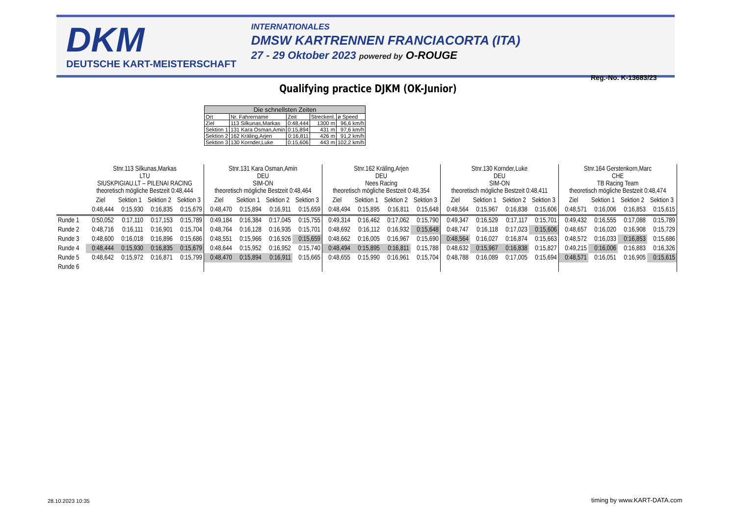DKM
DEUTSCHE KART-MEISTERSCHAFT
INTERNATIONALES
DMSW KARTRENNEN FRANCIACORTA (ITA)
27 - 29 Oktober 2023 powered by O-ROUGE
Reg.-No. K-13683/23
Qualifying practice DJKM (OK-Junior)
| Die schnellsten Zeiten | | | | |
| --- | --- | --- | --- | --- |
| Ort | Nr. Fahrername | Zeit | Streckenl. | ø Speed |
| Ziel | 113 Silkunas,Markas | 0:48,444 | 1300 m | 96,6 km/h |
| Sektion 1 | 131 Kara Osman,Amin | 0:15,894 | 431 m | 97,6 km/h |
| Sektion 2 | 162 Kräling,Arjen | 0:16,811 | 426 m | 91,2 km/h |
| Sektion 3 | 130 Kornder,Luke | 0:15,606 | 443 m | 102,2 km/h |
| | Stnr.113 Silkunas,Markas LTU SIUSKPIGIAU.LT – PILENAI RACING theoretisch mögliche Bestzeit 0:48,444 | | | | Stnr.131 Kara Osman,Amin DEU SIM-ON theoretisch mögliche Bestzeit 0:48,464 | | | | Stnr.162 Kräling,Arjen DEU Nees Racing theoretisch mögliche Bestzeit 0:48,354 | | | | Stnr.130 Kornder,Luke DEU SIM-ON theoretisch mögliche Bestzeit 0:48,411 | | | | Stnr.164 Gerstenkorn,Marc CHE TB Racing Team theoretisch mögliche Bestzeit 0:48,474 | | | |
| | Ziel | Sektion 1 | Sektion 2 | Sektion 3 | Ziel | Sektion 1 | Sektion 2 | Sektion 3 | Ziel | Sektion 1 | Sektion 2 | Sektion 3 | Ziel | Sektion 1 | Sektion 2 | Sektion 3 | Ziel | Sektion 1 | Sektion 2 | Sektion 3 |
| | 0:48,444 | 0:15,930 | 0:16,835 | 0:15,679 | 0:48,470 | 0:15,894 | 0:16,911 | 0:15,659 | 0:48,494 | 0:15,895 | 0:16,811 | 0:15,648 | 0:48,564 | 0:15,967 | 0:16,838 | 0:15,606 | 0:48,571 | 0:16,006 | 0:16,853 | 0:15,615 |
| Runde 1 | 0:50,052 | 0:17,110 | 0:17,153 | 0:15,789 | 0:49,184 | 0:16,384 | 0:17,045 | 0:15,755 | 0:49,314 | 0:16,462 | 0:17,062 | 0:15,790 | 0:49,347 | 0:16,529 | 0:17,117 | 0:15,701 | 0:49,432 | 0:16,555 | 0:17,088 | 0:15,789 |
| Runde 2 | 0:48,716 | 0:16,111 | 0:16,901 | 0:15,704 | 0:48,764 | 0:16,128 | 0:16,935 | 0:15,701 | 0:48,692 | 0:16,112 | 0:16,932 | 0:15,648 | 0:48,747 | 0:16,118 | 0:17,023 | 0:15,606 | 0:48,657 | 0:16,020 | 0:16,908 | 0:15,729 |
| Runde 3 | 0:48,600 | 0:16,018 | 0:16,896 | 0:15,686 | 0:48,551 | 0:15,966 | 0:16,926 | 0:15,659 | 0:48,662 | 0:16,005 | 0:16,967 | 0:15,690 | 0:48,564 | 0:16,027 | 0:16,874 | 0:15,663 | 0:48,572 | 0:16,033 | 0:16,853 | 0:15,686 |
| Runde 4 | 0:48,444 | 0:15,930 | 0:16,835 | 0:15,679 | 0:48,644 | 0:15,952 | 0:16,952 | 0:15,740 | 0:48,494 | 0:15,895 | 0:16,811 | 0:15,788 | 0:48,632 | 0:15,967 | 0:16,838 | 0:15,827 | 0:49,215 | 0:16,006 | 0:16,883 | 0:16,326 |
| Runde 5 | 0:48,642 | 0:15,972 | 0:16,871 | 0:15,799 | 0:48,470 | 0:15,894 | 0:16,911 | 0:15,665 | 0:48,655 | 0:15,990 | 0:16,961 | 0:15,704 | 0:48,788 | 0:16,089 | 0:17,005 | 0:15,694 | 0:48,571 | 0:16,051 | 0:16,905 | 0:15,615 |
| Runde 6 | | | | | | | | | | | | | | | | | | | | |
28.10.2023 10:35 timing by www.KART-DATA.com